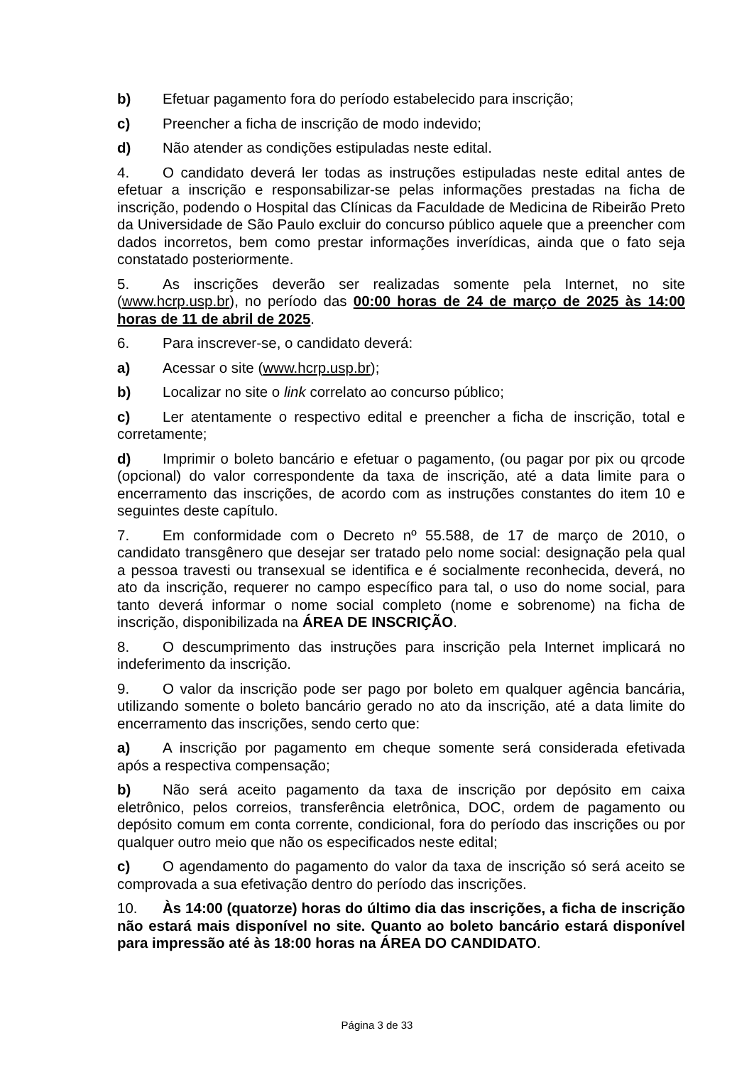b) Efetuar pagamento fora do período estabelecido para inscrição;
c) Preencher a ficha de inscrição de modo indevido;
d) Não atender as condições estipuladas neste edital.
4. O candidato deverá ler todas as instruções estipuladas neste edital antes de efetuar a inscrição e responsabilizar-se pelas informações prestadas na ficha de inscrição, podendo o Hospital das Clínicas da Faculdade de Medicina de Ribeirão Preto da Universidade de São Paulo excluir do concurso público aquele que a preencher com dados incorretos, bem como prestar informações inverídicas, ainda que o fato seja constatado posteriormente.
5. As inscrições deverão ser realizadas somente pela Internet, no site (www.hcrp.usp.br), no período das 00:00 horas de 24 de março de 2025 às 14:00 horas de 11 de abril de 2025.
6. Para inscrever-se, o candidato deverá:
a) Acessar o site (www.hcrp.usp.br);
b) Localizar no site o link correlato ao concurso público;
c) Ler atentamente o respectivo edital e preencher a ficha de inscrição, total e corretamente;
d) Imprimir o boleto bancário e efetuar o pagamento, (ou pagar por pix ou qrcode (opcional) do valor correspondente da taxa de inscrição, até a data limite para o encerramento das inscrições, de acordo com as instruções constantes do item 10 e seguintes deste capítulo.
7. Em conformidade com o Decreto nº 55.588, de 17 de março de 2010, o candidato transgênero que desejar ser tratado pelo nome social: designação pela qual a pessoa travesti ou transexual se identifica e é socialmente reconhecida, deverá, no ato da inscrição, requerer no campo específico para tal, o uso do nome social, para tanto deverá informar o nome social completo (nome e sobrenome) na ficha de inscrição, disponibilizada na ÁREA DE INSCRIÇÃO.
8. O descumprimento das instruções para inscrição pela Internet implicará no indeferimento da inscrição.
9. O valor da inscrição pode ser pago por boleto em qualquer agência bancária, utilizando somente o boleto bancário gerado no ato da inscrição, até a data limite do encerramento das inscrições, sendo certo que:
a) A inscrição por pagamento em cheque somente será considerada efetivada após a respectiva compensação;
b) Não será aceito pagamento da taxa de inscrição por depósito em caixa eletrônico, pelos correios, transferência eletrônica, DOC, ordem de pagamento ou depósito comum em conta corrente, condicional, fora do período das inscrições ou por qualquer outro meio que não os especificados neste edital;
c) O agendamento do pagamento do valor da taxa de inscrição só será aceito se comprovada a sua efetivação dentro do período das inscrições.
10. Às 14:00 (quatorze) horas do último dia das inscrições, a ficha de inscrição não estará mais disponível no site. Quanto ao boleto bancário estará disponível para impressão até às 18:00 horas na ÁREA DO CANDIDATO.
Página 3 de 33